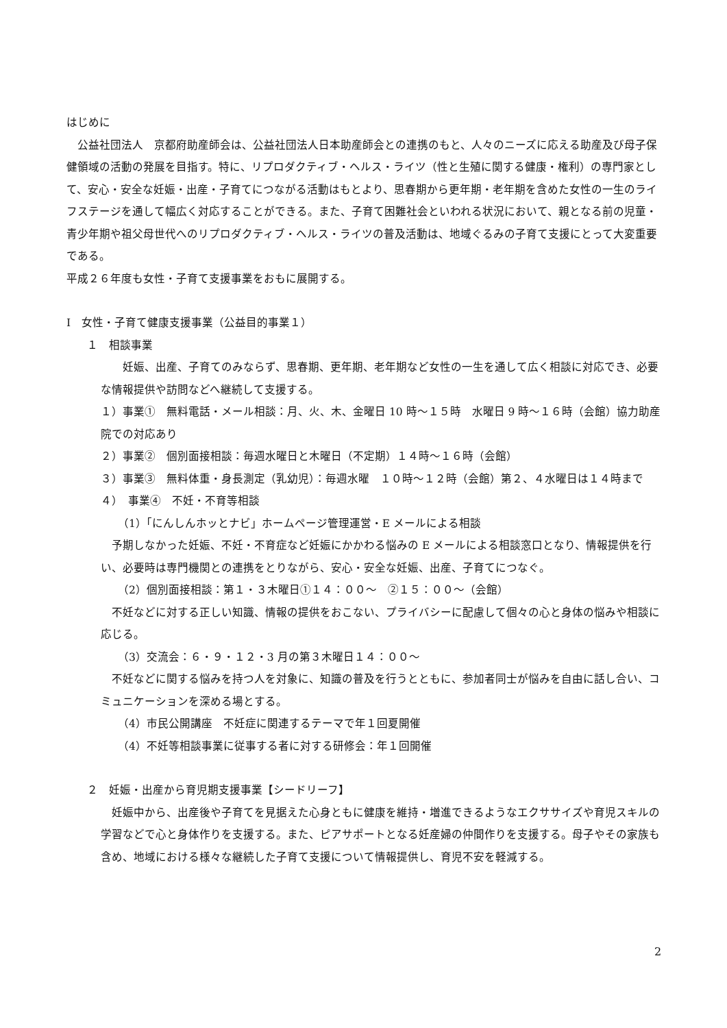はじめに
　公益社団法人　京都府助産師会は、公益社団法人日本助産師会との連携のもと、人々のニーズに応える助産及び母子保健領域の活動の発展を目指す。特に、リプロダクティブ・ヘルス・ライツ（性と生殖に関する健康・権利）の専門家として、安心・安全な妊娠・出産・子育てにつながる活動はもとより、思春期から更年期・老年期を含めた女性の一生のライフステージを通して幅広く対応することができる。また、子育て困難社会といわれる状況において、親となる前の児童・青少年期や祖父母世代へのリプロダクティブ・ヘルス・ライツの普及活動は、地域ぐるみの子育て支援にとって大変重要である。
平成２６年度も女性・子育て支援事業をおもに展開する。
Ⅰ　女性・子育て健康支援事業（公益目的事業１）
１　相談事業
　　妊娠、出産、子育てのみならず、思春期、更年期、老年期など女性の一生を通して広く相談に対応でき、必要な情報提供や訪問などへ継続して支援する。
１）事業①　無料電話・メール相談：月、火、木、金曜日 10 時～１５時　水曜日 9 時～１６時（会館）協力助産院での対応あり
２）事業②　個別面接相談：毎週水曜日と木曜日（不定期）１４時～１６時（会館）
３）事業③　無料体重・身長測定（乳幼児）：毎週水曜　１０時～１２時（会館）第２、４水曜日は１４時まで
４）　事業④　不妊・不育等相談
（1）「にんしんホッとナビ」ホームページ管理運営・E メールによる相談
　予期しなかった妊娠、不妊・不育症など妊娠にかかわる悩みの E メールによる相談窓口となり、情報提供を行い、必要時は専門機関との連携をとりながら、安心・安全な妊娠、出産、子育てにつなぐ。
（2）個別面接相談：第１・３木曜日①１４：００～　②１５：００～（会館）
　不妊などに対する正しい知識、情報の提供をおこない、プライバシーに配慮して個々の心と身体の悩みや相談に応じる。
（3）交流会：６・９・１２・3 月の第３木曜日１４：００～
　不妊などに関する悩みを持つ人を対象に、知識の普及を行うとともに、参加者同士が悩みを自由に話し合い、コミュニケーションを深める場とする。
（4）市民公開講座　不妊症に関連するテーマで年１回夏開催
（4）不妊等相談事業に従事する者に対する研修会：年１回開催
２　妊娠・出産から育児期支援事業【シードリーフ】
　妊娠中から、出産後や子育てを見据えた心身ともに健康を維持・増進できるようなエクササイズや育児スキルの学習などで心と身体作りを支援する。また、ピアサポートとなる妊産婦の仲間作りを支援する。母子やその家族も含め、地域における様々な継続した子育て支援について情報提供し、育児不安を軽減する。
2